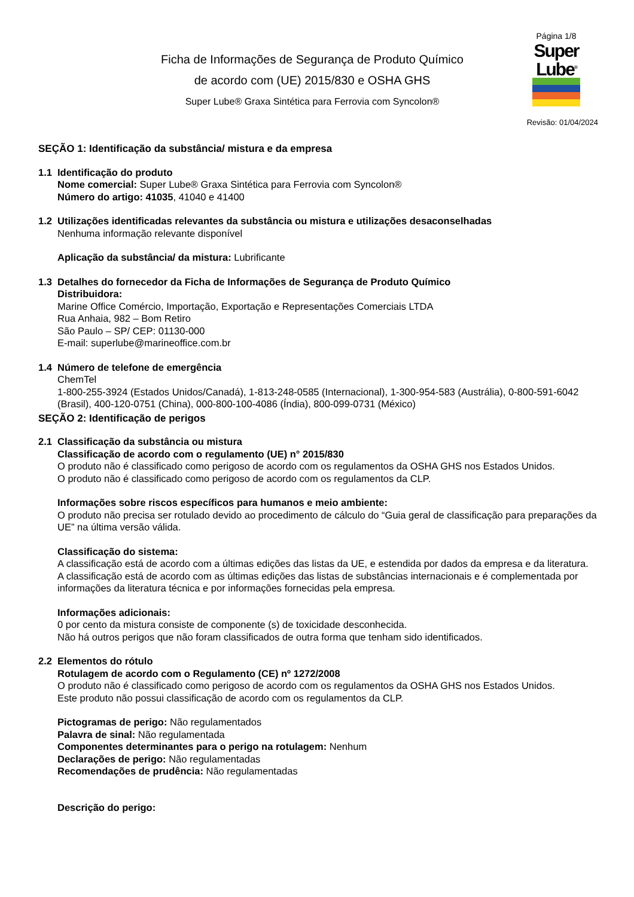Ficha de Informações de Segurança de Produto Químico
de acordo com (UE) 2015/830 e OSHA GHS
Super Lube® Graxa Sintética para Ferrovia com Syncolon®
Página 1/8
Super
Lube<sup>®</sup>
Revisão: 01/04/2024
SEÇÃO 1: Identificação da substância/ mistura e da empresa
1.1 Identificação do produto
Nome comercial: Super Lube® Graxa Sintética para Ferrovia com Syncolon®
Número do artigo: 41035, 41040 e 41400
1.2 Utilizações identificadas relevantes da substância ou mistura e utilizações desaconselhadas
Nenhuma informação relevante disponível
Aplicação da substância/ da mistura: Lubrificante
1.3 Detalhes do fornecedor da Ficha de Informações de Segurança de Produto Químico
Distribuidora:
Marine Office Comércio, Importação, Exportação e Representações Comerciais LTDA
Rua Anhaia, 982 – Bom Retiro
São Paulo – SP/ CEP: 01130-000
E-mail: superlube@marineoffice.com.br
1.4 Número de telefone de emergência
ChemTel
1-800-255-3924 (Estados Unidos/Canadá), 1-813-248-0585 (Internacional), 1-300-954-583 (Austrália), 0-800-591-6042 (Brasil), 400-120-0751 (China), 000-800-100-4086 (Índia), 800-099-0731 (México)
SEÇÃO 2: Identificação de perigos
2.1 Classificação da substância ou mistura
Classificação de acordo com o regulamento (UE) n° 2015/830
O produto não é classificado como perigoso de acordo com os regulamentos da OSHA GHS nos Estados Unidos.
O produto não é classificado como perigoso de acordo com os regulamentos da CLP.
Informações sobre riscos específicos para humanos e meio ambiente:
O produto não precisa ser rotulado devido ao procedimento de cálculo do “Guia geral de classificação para preparações da UE” na última versão válida.
Classificação do sistema:
A classificação está de acordo com a últimas edições das listas da UE, e estendida por dados da empresa e da literatura.
A classificação está de acordo com as últimas edições das listas de substâncias internacionais e é complementada por informações da literatura técnica e por informações fornecidas pela empresa.
Informações adicionais:
0 por cento da mistura consiste de componente (s) de toxicidade desconhecida.
Não há outros perigos que não foram classificados de outra forma que tenham sido identificados.
2.2 Elementos do rótulo
Rotulagem de acordo com o Regulamento (CE) nº 1272/2008
O produto não é classificado como perigoso de acordo com os regulamentos da OSHA GHS nos Estados Unidos.
Este produto não possui classificação de acordo com os regulamentos da CLP.
Pictogramas de perigo: Não regulamentados
Palavra de sinal: Não regulamentada
Componentes determinantes para o perigo na rotulagem: Nenhum
Declarações de perigo: Não regulamentadas
Recomendações de prudência: Não regulamentadas
Descrição do perigo: